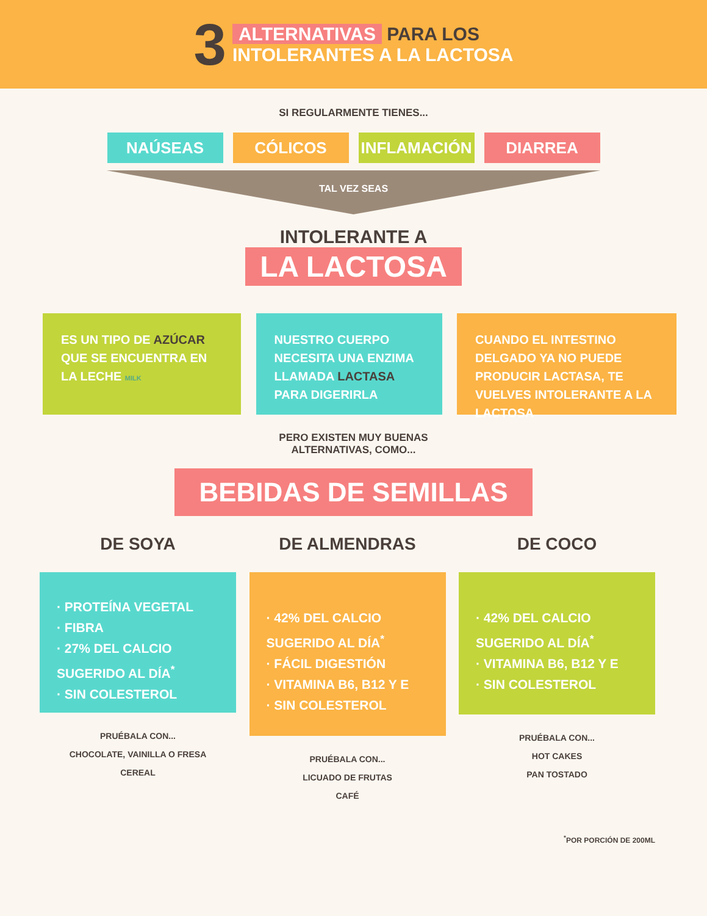3
ALTERNATIVAS PARA LOS
INTOLERANTES A LA LACTOSA
SI REGULARMENTE TIENES...
NAÚSEAS CÓLICOS INFLAMACIÓN DIARREA
TAL VEZ SEAS
INTOLERANTE A
LA LACTOSA
ES UN TIPO DE AZÚCAR QUE SE ENCUENTRA EN LA LECHE MILK
NUESTRO CUERPO NECESITA UNA ENZIMA LLAMADA LACTASA PARA DIGERIRLA
CUANDO EL INTESTINO DELGADO YA NO PUEDE PRODUCIR LACTASA, TE VUELVES INTOLERANTE A LA LACTOSA
PERO EXISTEN MUY BUENAS
ALTERNATIVAS, COMO...
BEBIDAS DE SEMILLAS
DE SOYA
· PROTEÍNA VEGETAL
· FIBRA
· 27% DEL CALCIO SUGERIDO AL DÍA<sup>*</sup>
· SIN COLESTEROL
PRUÉBALA CON...
CHOCOLATE, VAINILLA O FRESA
CEREAL
DE ALMENDRAS
· 42% DEL CALCIO SUGERIDO AL DÍA<sup>*</sup>
· FÁCIL DIGESTIÓN
· VITAMINA B6, B12 Y E
· SIN COLESTEROL
PRUÉBALA CON...
LICUADO DE FRUTAS
CAFÉ
DE COCO
· 42% DEL CALCIO SUGERIDO AL DÍA<sup>*</sup>
· VITAMINA B6, B12 Y E
· SIN COLESTEROL
PRUÉBALA CON...
HOT CAKES
PAN TOSTADO
<sup>*</sup> POR PORCIÓN DE 200ML